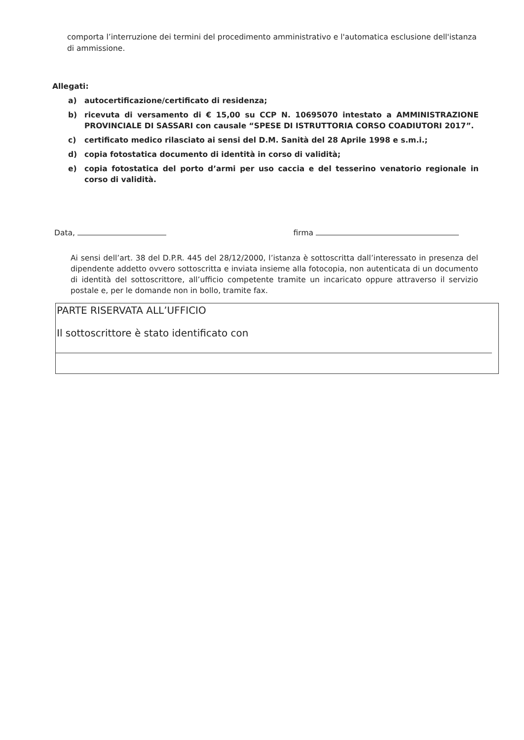comporta l’interruzione dei termini del procedimento amministrativo e l'automatica esclusione dell'istanza di ammissione.
Allegati:
a) autocertificazione/certificato di residenza;
b) ricevuta di versamento di € 15,00 su CCP N. 10695070 intestato a AMMINISTRAZIONE PROVINCIALE DI SASSARI con causale “SPESE DI ISTRUTTORIA CORSO COADIUTORI 2017”.
c) certificato medico rilasciato ai sensi del D.M. Sanità del 28 Aprile 1998 e s.m.i.;
d) copia fotostatica documento di identità in corso di validità;
e) copia fotostatica del porto d’armi per uso caccia e del tesserino venatorio regionale in corso di validità.
Data, firma
Ai sensi dell’art. 38 del D.P.R. 445 del 28/12/2000, l’istanza è sottoscritta dall’interessato in presenza del dipendente addetto ovvero sottoscritta e inviata insieme alla fotocopia, non autenticata di un documento di identità del sottoscrittore, all’ufficio competente tramite un incaricato oppure attraverso il servizio postale e, per le domande non in bollo, tramite fax.
PARTE RISERVATA ALL’UFFICIO
Il sottoscrittore è stato identificato con